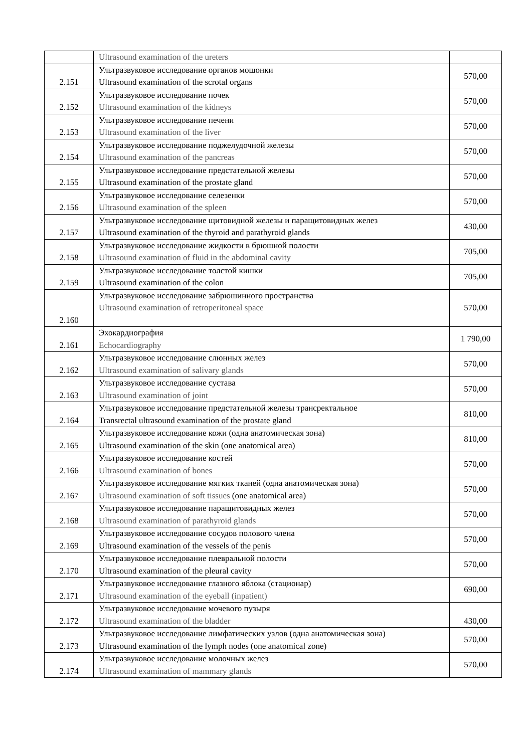| | Ultrasound examination of the ureters | |
| 2.151 | Ультразвуковое исследование органов мошонки Ultrasound examination of the scrotal organs | 570,00 |
| 2.152 | Ультразвуковое исследование почек Ultrasound examination of the kidneys | 570,00 |
| 2.153 | Ультразвуковое исследование печени Ultrasound examination of the liver | 570,00 |
| 2.154 | Ультразвуковое исследование поджелудочной железы Ultrasound examination of the pancreas | 570,00 |
| 2.155 | Ультразвуковое исследование предстательной железы Ultrasound examination of the prostate gland | 570,00 |
| 2.156 | Ультразвуковое исследование селезенки Ultrasound examination of the spleen | 570,00 |
| 2.157 | Ультразвуковое исследование щитовидной железы и паращитовидных желез Ultrasound examination of the thyroid and parathyroid glands | 430,00 |
| 2.158 | Ультразвуковое исследование жидкости в брюшной полости Ultrasound examination of fluid in the abdominal cavity | 705,00 |
| 2.159 | Ультразвуковое исследование толстой кишки Ultrasound examination of the colon | 705,00 |
| 2.160 | Ультразвуковое исследование забрюшинного пространства Ultrasound examination of retroperitoneal space | 570,00 |
| 2.161 | Эхокардиография Echocardiography | 1 790,00 |
| 2.162 | Ультразвуковое исследование слюнных желез Ultrasound examination of salivary glands | 570,00 |
| 2.163 | Ультразвуковое исследование сустава Ultrasound examination of joint | 570,00 |
| 2.164 | Ультразвуковое исследование предстательной железы трансректальное Transrectal ultrasound examination of the prostate gland | 810,00 |
| 2.165 | Ультразвуковое исследование кожи (одна анатомическая зона) Ultrasound examination of the skin (one anatomical area) | 810,00 |
| 2.166 | Ультразвуковое исследование костей Ultrasound examination of bones | 570,00 |
| 2.167 | Ультразвуковое исследование мягких тканей (одна анатомическая зона) Ultrasound examination of soft tissues (one anatomical area) | 570,00 |
| 2.168 | Ультразвуковое исследование паращитовидных желез Ultrasound examination of parathyroid glands | 570,00 |
| 2.169 | Ультразвуковое исследование сосудов полового члена Ultrasound examination of the vessels of the penis | 570,00 |
| 2.170 | Ультразвуковое исследование плевральной полости Ultrasound examination of the pleural cavity | 570,00 |
| 2.171 | Ультразвуковое исследование глазного яблока (стационар) Ultrasound examination of the eyeball (inpatient) | 690,00 |
| 2.172 | Ультразвуковое исследование мочевого пузыря Ultrasound examination of the bladder | 430,00 |
| 2.173 | Ультразвуковое исследование лимфатических узлов (одна анатомическая зона) Ultrasound examination of the lymph nodes (one anatomical zone) | 570,00 |
| 2.174 | Ультразвуковое исследование молочных желез Ultrasound examination of mammary glands | 570,00 |